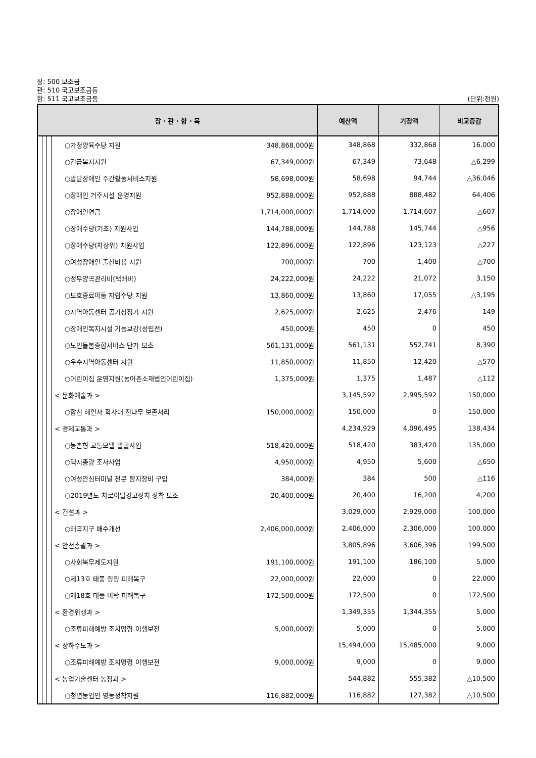장: 500 보조금
관: 510 국고보조금등
항: 511 국고보조금등 (단위:천원)
| 장 · 관 · 항 · 목 | | | | 예산액 | 기정액 | 비교증감 |
| --- | --- | --- | --- | --- | --- | --- |
| | | | ○가정양육수당 지원 348,868,000원 | 348,868 | 332,868 | 16,000 |
| | | | ○긴급복지지원 67,349,000원 | 67,349 | 73,648 | △6,299 |
| | | | ○발달장애인 주간활동서비스지원 58,698,000원 | 58,698 | 94,744 | △36,046 |
| | | | ○장애인 거주시설 운영지원 952,888,000원 | 952,888 | 888,482 | 64,406 |
| | | | ○장애인연금 1,714,000,000원 | 1,714,000 | 1,714,607 | △607 |
| | | | ○장애수당(기초) 지원사업 144,788,000원 | 144,788 | 145,744 | △956 |
| | | | ○장애수당(차상위) 지원사업 122,896,000원 | 122,896 | 123,123 | △227 |
| | | | ○여성장애인 출산비용 지원 700,000원 | 700 | 1,400 | △700 |
| | | | ○정부양곡관리비(택배비) 24,222,000원 | 24,222 | 21,072 | 3,150 |
| | | | ○보호종료아동 자립수당 지원 13,860,000원 | 13,860 | 17,055 | △3,195 |
| | | | ○지역아동센터 공기청정기 지원 2,625,000원 | 2,625 | 2,476 | 149 |
| | | | ○장애인복지시설 기능보강(성립전) 450,000원 | 450 | 0 | 450 |
| | | | ○노인돌봄종합서비스 단가 보조 561,131,000원 | 561,131 | 552,741 | 8,390 |
| | | | ○우수지역아동센터 지원 11,850,000원 | 11,850 | 12,420 | △570 |
| | | | ○어린이집 운영지원(농어촌소재법인어린이집) 1,375,000원 | 1,375 | 1,487 | △112 |
| | | | < 문화예술과 > | 3,145,592 | 2,995,592 | 150,000 |
| | | | ○합천 해인사 학사대 전나무 보존처리 150,000,000원 | 150,000 | 0 | 150,000 |
| | | | < 경제교통과 > | 4,234,929 | 4,096,495 | 138,434 |
| | | | ○농촌형 교통모델 발굴사업 518,420,000원 | 518,420 | 383,420 | 135,000 |
| | | | ○택시총량 조사사업 4,950,000원 | 4,950 | 5,600 | △650 |
| | | | ○여성안심터미널 전문 탐지장비 구입 384,000원 | 384 | 500 | △116 |
| | | | ○2019년도 차로이탈경고장치 장착 보조 20,400,000원 | 20,400 | 16,200 | 4,200 |
| | | | < 건설과 > | 3,029,000 | 2,929,000 | 100,000 |
| | | | ○해곡지구 배수개선 2,406,000,000원 | 2,406,000 | 2,306,000 | 100,000 |
| | | | < 안전총괄과 > | 3,805,896 | 3,606,396 | 199,500 |
| | | | ○사회복무제도지원 191,100,000원 | 191,100 | 186,100 | 5,000 |
| | | | ○제13호 태풍 링링 피해복구 22,000,000원 | 22,000 | 0 | 22,000 |
| | | | ○제18호 태풍 미탁 피해복구 172,500,000원 | 172,500 | 0 | 172,500 |
| | | | < 환경위생과 > | 1,349,355 | 1,344,355 | 5,000 |
| | | | ○조류피해예방 조치명령 이행보전 5,000,000원 | 5,000 | 0 | 5,000 |
| | | | < 상하수도과 > | 15,494,000 | 15,485,000 | 9,000 |
| | | | ○조류피해예방 조치명령 이행보전 9,000,000원 | 9,000 | 0 | 9,000 |
| | | | < 농업기술센터 농정과 > | 544,882 | 555,382 | △10,500 |
| | | | ○청년농업인 영농정착지원 116,882,000원 | 116,882 | 127,382 | △10,500 |